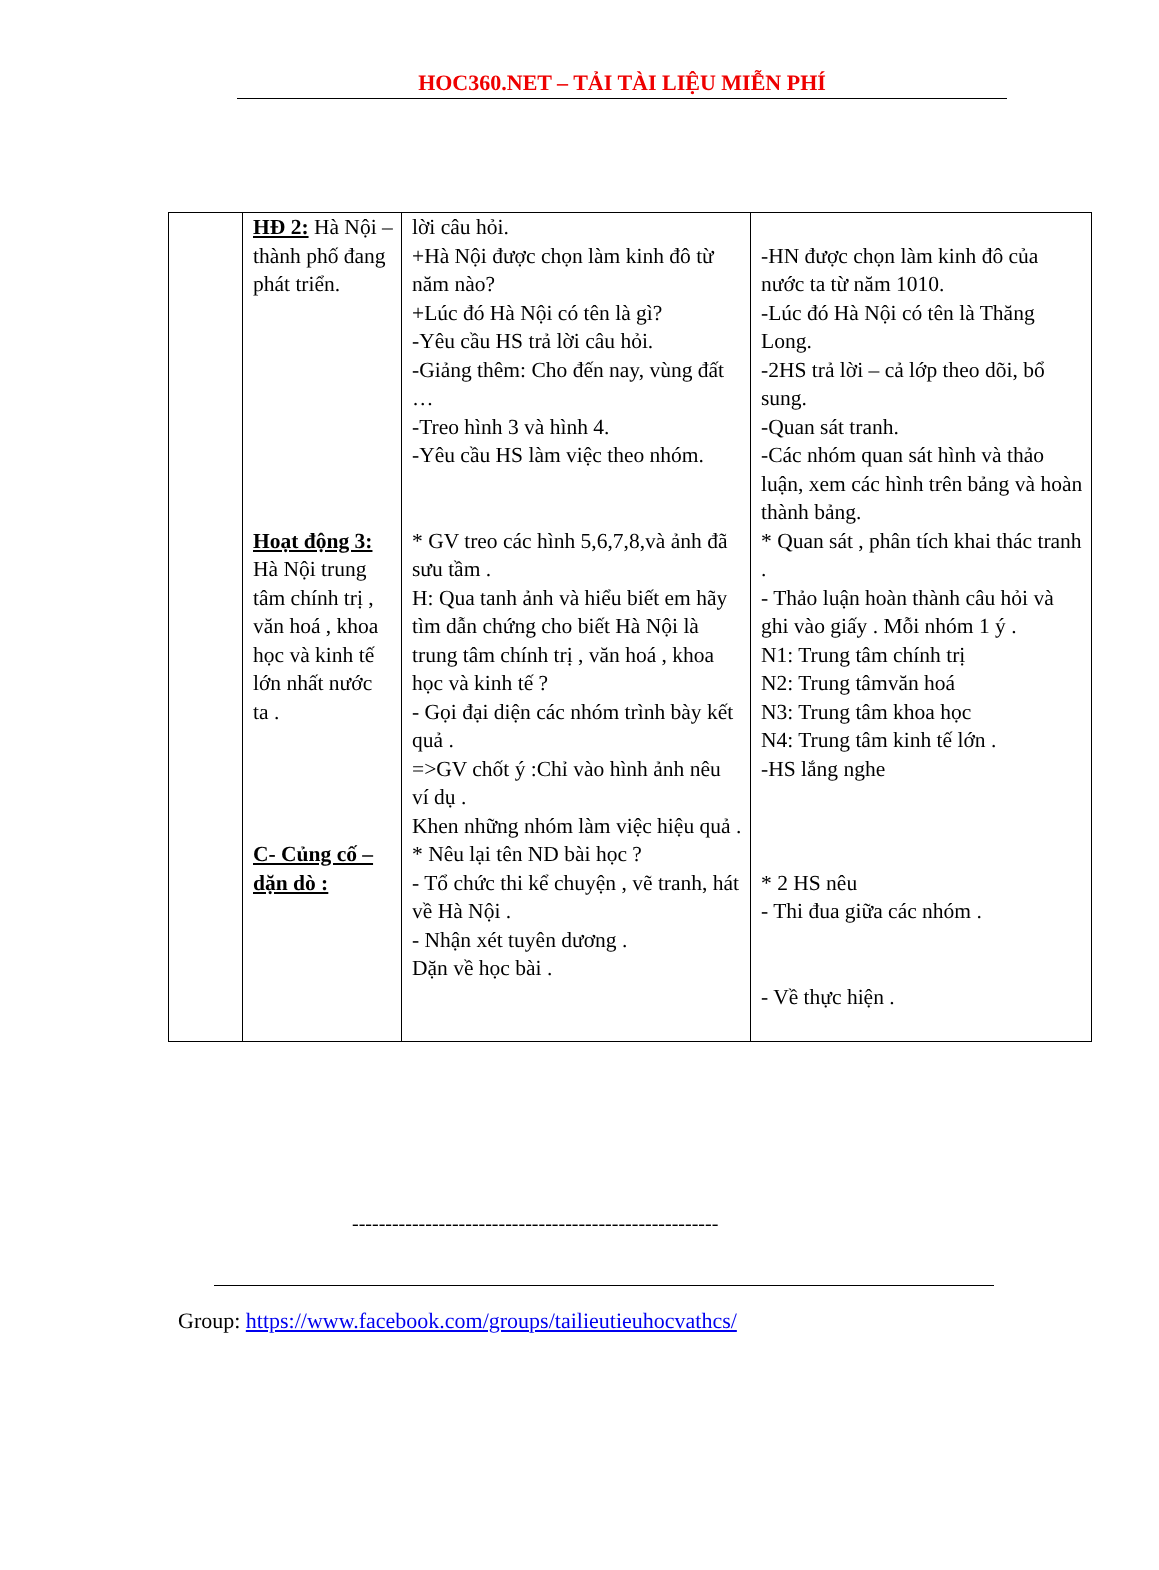HOC360.NET – TẢI TÀI LIỆU MIỄN PHÍ
| | HĐ 2: Hà Nội – thành phố đang phát triển. Hoạt động 3: Hà Nội trung tâm chính trị , văn hoá , khoa học và kinh tế lớn nhất nước ta . C- Củng cố – dặn dò : | lời câu hỏi. +Hà Nội được chọn làm kinh đô từ năm nào? +Lúc đó Hà Nội có tên là gì? -Yêu cầu HS trả lời câu hỏi. -Giảng thêm: Cho đến nay, vùng đất … -Treo hình 3 và hình 4. -Yêu cầu HS làm việc theo nhóm. * GV treo các hình 5,6,7,8,và ảnh đã sưu tầm . H: Qua tanh ảnh và hiểu biết em hãy tìm dẫn chứng cho biết Hà Nội là trung tâm chính trị , văn hoá , khoa học và kinh tế ? - Gọi đại diện các nhóm trình bày kết quả . =>GV chốt ý :Chỉ vào hình ảnh nêu ví dụ . Khen những nhóm làm việc hiệu quả . * Nêu lại tên ND bài học ? - Tổ chức thi kể chuyện , vẽ tranh, hát về Hà Nội . - Nhận xét tuyên dương . Dặn về học bài . | -HN được chọn làm kinh đô của nước ta từ năm 1010. -Lúc đó Hà Nội có tên là Thăng Long. -2HS trả lời – cả lớp theo dõi, bổ sung. -Quan sát tranh. -Các nhóm quan sát hình và thảo luận, xem các hình trên bảng và hoàn thành bảng. * Quan sát , phân tích khai thác tranh . - Thảo luận hoàn thành câu hỏi và ghi vào giấy . Mỗi nhóm 1 ý . N1: Trung tâm chính trị N2: Trung tâmvăn hoá N3: Trung tâm khoa học N4: Trung tâm kinh tế lớn . -HS lắng nghe * 2 HS nêu - Thi đua giữa các nhóm . - Về thực hiện . |
-------------------------------------------------------
Group: https://www.facebook.com/groups/tailieutieuhocvathcs/